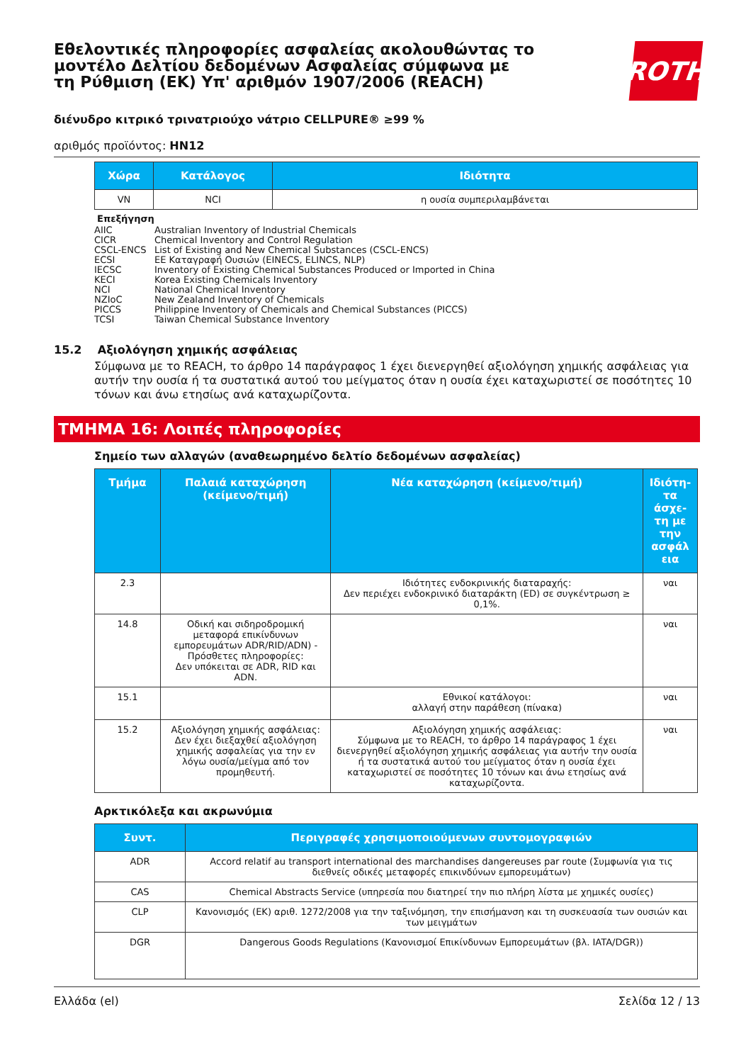Εθελοντικές πληροφορίες ασφαλείας ακολουθώντας το μοντέλο Δελτίου δεδομένων Ασφαλείας σύμφωνα με τη Ρύθμιση (ΕΚ) Υπ' αριθμόν 1907/2006 (REACH)
ROTH
διένυδρο κιτρικό τρινατριούχο νάτριο CELLPURE® ≥99 %
αριθμός προϊόντος: HN12
| Χώρα | Κατάλογος | Ιδιότητα |
| --- | --- | --- |
| VN | NCI | η ουσία συμπεριλαμβάνεται |
Επεξήγηση
AIIC Australian Inventory of Industrial Chemicals
CICR Chemical Inventory and Control Regulation
CSCL-ENCS List of Existing and New Chemical Substances (CSCL-ENCS)
ECSI ΕΕ Καταγραφή Ουσιών (EINECS, ELINCS, NLP)
IECSC Inventory of Existing Chemical Substances Produced or Imported in China
KECI Korea Existing Chemicals Inventory
NCI National Chemical Inventory
NZIoC New Zealand Inventory of Chemicals
PICCS Philippine Inventory of Chemicals and Chemical Substances (PICCS)
TCSI Taiwan Chemical Substance Inventory
15.2 Αξιολόγηση χημικής ασφάλειας
Σύμφωνα με το REACH, το άρθρο 14 παράγραφος 1 έχει διενεργηθεί αξιολόγηση χημικής ασφάλειας για αυτήν την ουσία ή τα συστατικά αυτού του μείγματος όταν η ουσία έχει καταχωριστεί σε ποσότητες 10 τόνων και άνω ετησίως ανά καταχωρίζοντα.
ΤΜΗΜΑ 16: Λοιπές πληροφορίες
Σημείο των αλλαγών (αναθεωρημένο δελτίο δεδομένων ασφαλείας)
| Τμήμα | Παλαιά καταχώρηση (κείμενο/τιμή) | Νέα καταχώρηση (κείμενο/τιμή) | Ιδιότη-τα άσχε-τη με την ασφάλ εια |
| --- | --- | --- | --- |
| 2.3 | | Ιδιότητες ενδοκρινικής διαταραχής: Δεν περιέχει ενδοκρινικό διαταράκτη (ED) σε συγκέντρωση ≥ 0,1%. | ναι |
| 14.8 | Οδική και σιδηροδρομική μεταφορά επικίνδυνων εμπορευμάτων ADR/RID/ADN) - Πρόσθετες πληροφορίες: Δεν υπόκειται σε ADR, RID και ADN. | | ναι |
| 15.1 | | Εθνικοί κατάλογοι: αλλαγή στην παράθεση (πίνακα) | ναι |
| 15.2 | Αξιολόγηση χημικής ασφάλειας: Δεν έχει διεξαχθεί αξιολόγηση χημικής ασφαλείας για την εν λόγω ουσία/μείγμα από τον προμηθευτή. | Αξιολόγηση χημικής ασφάλειας: Σύμφωνα με το REACH, το άρθρο 14 παράγραφος 1 έχει διενεργηθεί αξιολόγηση χημικής ασφάλειας για αυτήν την ουσία ή τα συστατικά αυτού του μείγματος όταν η ουσία έχει καταχωριστεί σε ποσότητες 10 τόνων και άνω ετησίως ανά καταχωρίζοντα. | ναι |
Αρκτικόλεξα και ακρωνύμια
| Συντ. | Περιγραφές χρησιμοποιούμενων συντομογραφιών |
| --- | --- |
| ADR | Accord relatif au transport international des marchandises dangereuses par route (Συμφωνία για τις διεθνείς οδικές μεταφορές επικινδύνων εμπορευμάτων) |
| CAS | Chemical Abstracts Service (υπηρεσία που διατηρεί την πιο πλήρη λίστα με χημικές ουσίες) |
| CLP | Κανονισμός (ΕΚ) αριθ. 1272/2008 για την ταξινόμηση, την επισήμανση και τη συσκευασία των ουσιών και των μειγμάτων |
| DGR | Dangerous Goods Regulations (Κανονισμοί Επικίνδυνων Εμπορευμάτων (βλ. IATA/DGR)) |
Ελλάδα (el) Σελίδα 12 / 13